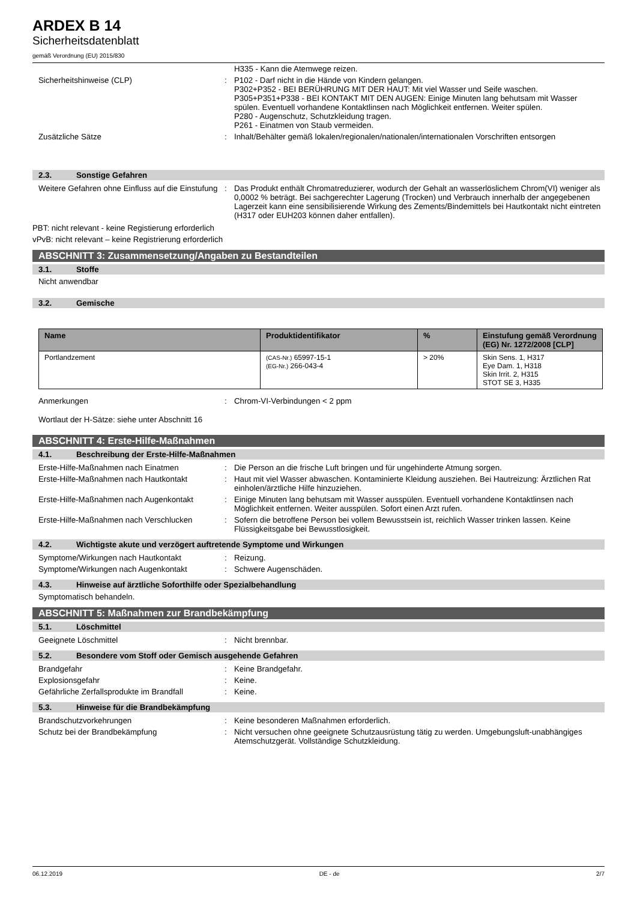ARDEX B 14
Sicherheitsdatenblatt
gemäß Verordnung (EU) 2015/830
H335 - Kann die Atemwege reizen.
Sicherheitshinweise (CLP) : P102 - Darf nicht in die Hände von Kindern gelangen.
P302+P352 - BEI BERÜHRUNG MIT DER HAUT: Mit viel Wasser und Seife waschen.
P305+P351+P338 - BEI KONTAKT MIT DEN AUGEN: Einige Minuten lang behutsam mit Wasser spülen. Eventuell vorhandene Kontaktlinsen nach Möglichkeit entfernen. Weiter spülen.
P280 - Augenschutz, Schutzkleidung tragen.
P261 - Einatmen von Staub vermeiden.
Zusätzliche Sätze : Inhalt/Behälter gemäß lokalen/regionalen/nationalen/internationalen Vorschriften entsorgen
2.3. Sonstige Gefahren
Weitere Gefahren ohne Einfluss auf die Einstufung
: Das Produkt enthält Chromatreduzierer, wodurch der Gehalt an wasserlöslichem Chrom(VI) weniger als 0,0002 % beträgt. Bei sachgerechter Lagerung (Trocken) und Verbrauch innerhalb der angegebenen Lagerzeit kann eine sensibilisierende Wirkung des Zements/Bindemittels bei Hautkontakt nicht eintreten (H317 oder EUH203 können daher entfallen).
PBT: nicht relevant - keine Registierung erforderlich
vPvB: nicht relevant – keine Registrierung erforderlich
ABSCHNITT 3: Zusammensetzung/Angaben zu Bestandteilen
3.1. Stoffe
Nicht anwendbar
3.2. Gemische
| Name | Produktidentifikator | % | Einstufung gemäß Verordnung (EG) Nr. 1272/2008 [CLP] |
| --- | --- | --- | --- |
| Portlandzement | (CAS-Nr.) 65997-15-1 (EG-Nr.) 266-043-4 | > 20% | Skin Sens. 1, H317 Eye Dam. 1, H318 Skin Irrit. 2, H315 STOT SE 3, H335 |
Anmerkungen : Chrom-VI-Verbindungen < 2 ppm
Wortlaut der H-Sätze: siehe unter Abschnitt 16
ABSCHNITT 4: Erste-Hilfe-Maßnahmen
4.1. Beschreibung der Erste-Hilfe-Maßnahmen
Erste-Hilfe-Maßnahmen nach Einatmen : Die Person an die frische Luft bringen und für ungehinderte Atmung sorgen.
Erste-Hilfe-Maßnahmen nach Hautkontakt : Haut mit viel Wasser abwaschen. Kontaminierte Kleidung ausziehen. Bei Hautreizung: Ärztlichen Rat einholen/ärztliche Hilfe hinzuziehen.
Erste-Hilfe-Maßnahmen nach Augenkontakt
: Einige Minuten lang behutsam mit Wasser ausspülen. Eventuell vorhandene Kontaktlinsen nach Möglichkeit entfernen. Weiter ausspülen. Sofort einen Arzt rufen.
Erste-Hilfe-Maßnahmen nach Verschlucken
: Sofern die betroffene Person bei vollem Bewusstsein ist, reichlich Wasser trinken lassen. Keine Flüssigkeitsgabe bei Bewusstlosigkeit.
4.2. Wichtigste akute und verzögert auftretende Symptome und Wirkungen
Symptome/Wirkungen nach Hautkontakt : Reizung.
Symptome/Wirkungen nach Augenkontakt : Schwere Augenschäden.
4.3. Hinweise auf ärztliche Soforthilfe oder Spezialbehandlung
Symptomatisch behandeln.
ABSCHNITT 5: Maßnahmen zur Brandbekämpfung
5.1. Löschmittel
Geeignete Löschmittel : Nicht brennbar.
5.2. Besondere vom Stoff oder Gemisch ausgehende Gefahren
Brandgefahr : Keine Brandgefahr.
Explosionsgefahr : Keine.
Gefährliche Zerfallsprodukte im Brandfall
: Keine.
5.3. Hinweise für die Brandbekämpfung
Brandschutzvorkehrungen : Keine besonderen Maßnahmen erforderlich.
Schutz bei der Brandbekämpfung : Nicht versuchen ohne geeignete Schutzausrüstung tätig zu werden. Umgebungsluft-unabhängiges Atemschutzgerät. Vollständige Schutzkleidung.
06.12.2019 DE - de 2/7